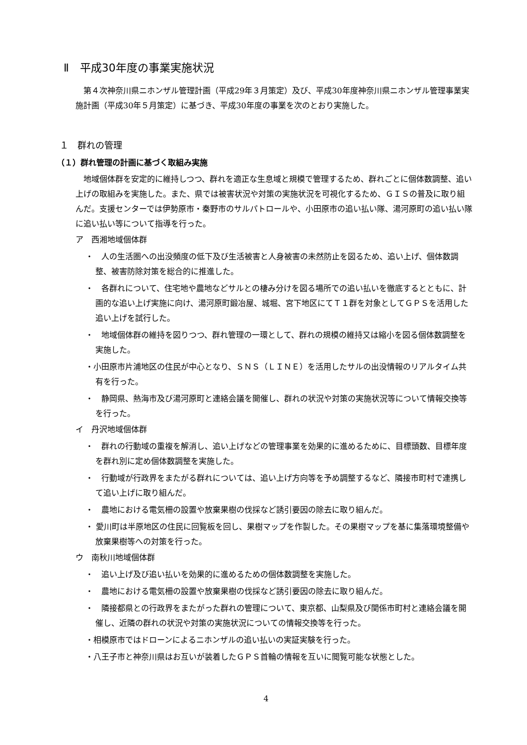Ⅱ　平成30年度の事業実施状況
第４次神奈川県ニホンザル管理計画（平成29年３月策定）及び、平成30年度神奈川県ニホンザル管理事業実施計画（平成30年５月策定）に基づき、平成30年度の事業を次のとおり実施した。
１　群れの管理
（１）群れ管理の計画に基づく取組み実施
地域個体群を安定的に維持しつつ、群れを適正な生息域と規模で管理するため、群れごとに個体数調整、追い上げの取組みを実施した。また、県では被害状況や対策の実施状況を可視化するため、ＧＩＳの普及に取り組んだ。支援センターでは伊勢原市・秦野市のサルパトロールや、小田原市の追い払い隊、湯河原町の追い払い隊に追い払い等について指導を行った。
ア　西湘地域個体群
・　人の生活圏への出没頻度の低下及び生活被害と人身被害の未然防止を図るため、追い上げ、個体数調整、被害防除対策を総合的に推進した。
・　各群れについて、住宅地や農地などサルとの棲み分けを図る場所での追い払いを徹底するとともに、計画的な追い上げ実施に向け、湯河原町鍛冶屋、城堀、宮下地区にてＴ１群を対象としてＧＰＳを活用した追い上げを試行した。
・　地域個体群の維持を図りつつ、群れ管理の一環として、群れの規模の維持又は縮小を図る個体数調整を実施した。
・小田原市片浦地区の住民が中心となり、ＳＮＳ（ＬＩＮＥ）を活用したサルの出没情報のリアルタイム共有を行った。
・　静岡県、熱海市及び湯河原町と連絡会議を開催し、群れの状況や対策の実施状況等について情報交換等を行った。
イ　丹沢地域個体群
・　群れの行動域の重複を解消し、追い上げなどの管理事業を効果的に進めるために、目標頭数、目標年度を群れ別に定め個体数調整を実施した。
・　行動域が行政界をまたがる群れについては、追い上げ方向等を予め調整するなど、隣接市町村で連携して追い上げに取り組んだ。
・　農地における電気柵の設置や放棄果樹の伐採など誘引要因の除去に取り組んだ。
・ 愛川町は半原地区の住民に回覧板を回し、果樹マップを作製した。その果樹マップを基に集落環境整備や放棄果樹等への対策を行った。
ウ　南秋川地域個体群
・　追い上げ及び追い払いを効果的に進めるための個体数調整を実施した。
・　農地における電気柵の設置や放棄果樹の伐採など誘引要因の除去に取り組んだ。
・　隣接都県との行政界をまたがった群れの管理について、東京都、山梨県及び関係市町村と連絡会議を開催し、近隣の群れの状況や対策の実施状況についての情報交換等を行った。
・相模原市ではドローンによるニホンザルの追い払いの実証実験を行った。
・八王子市と神奈川県はお互いが装着したＧＰＳ首輪の情報を互いに閲覧可能な状態とした。
4